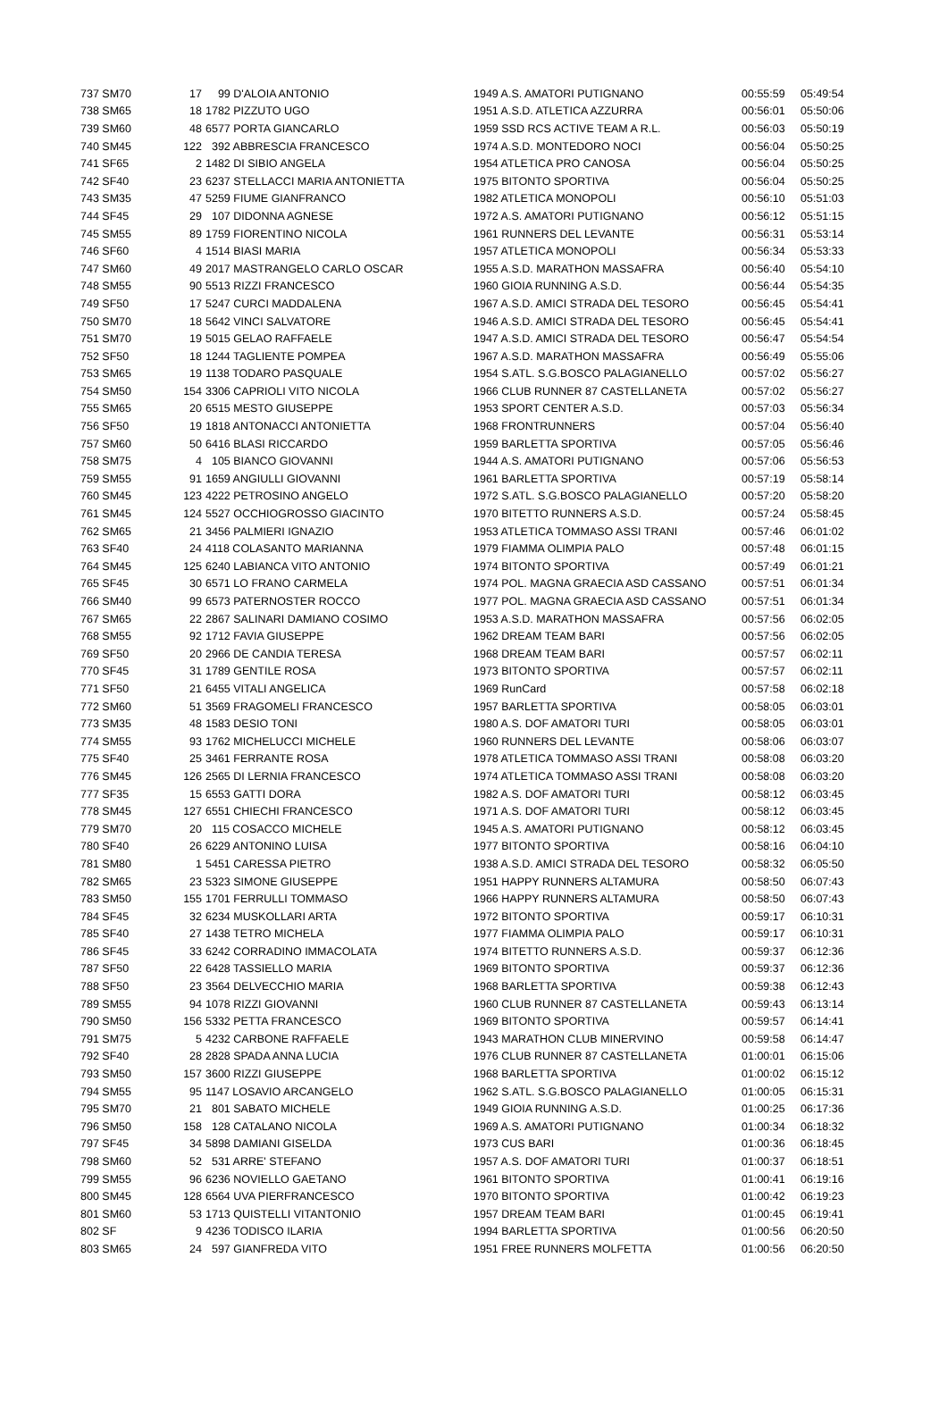| 737 SM70 | 17 | 99 D'ALOIA ANTONIO | 1949 A.S. AMATORI PUTIGNANO | 00:55:59 | 05:49:54 |
| 738 SM65 | 18 | 1782 PIZZUTO UGO | 1951 A.S.D. ATLETICA AZZURRA | 00:56:01 | 05:50:06 |
| 739 SM60 | 48 | 6577 PORTA GIANCARLO | 1959 SSD RCS ACTIVE TEAM A R.L. | 00:56:03 | 05:50:19 |
| 740 SM45 | 122 | 392 ABBRESCIA FRANCESCO | 1974 A.S.D. MONTEDORO NOCI | 00:56:04 | 05:50:25 |
| 741 SF65 | 2 | 1482 DI SIBIO ANGELA | 1954 ATLETICA PRO CANOSA | 00:56:04 | 05:50:25 |
| 742 SF40 | 23 | 6237 STELLACCI MARIA ANTONIETTA | 1975 BITONTO SPORTIVA | 00:56:04 | 05:50:25 |
| 743 SM35 | 47 | 5259 FIUME GIANFRANCO | 1982 ATLETICA MONOPOLI | 00:56:10 | 05:51:03 |
| 744 SF45 | 29 | 107 DIDONNA AGNESE | 1972 A.S. AMATORI PUTIGNANO | 00:56:12 | 05:51:15 |
| 745 SM55 | 89 | 1759 FIORENTINO NICOLA | 1961 RUNNERS DEL LEVANTE | 00:56:31 | 05:53:14 |
| 746 SF60 | 4 | 1514 BIASI MARIA | 1957 ATLETICA MONOPOLI | 00:56:34 | 05:53:33 |
| 747 SM60 | 49 | 2017 MASTRANGELO CARLO OSCAR | 1955 A.S.D. MARATHON MASSAFRA | 00:56:40 | 05:54:10 |
| 748 SM55 | 90 | 5513 RIZZI FRANCESCO | 1960 GIOIA RUNNING A.S.D. | 00:56:44 | 05:54:35 |
| 749 SF50 | 17 | 5247 CURCI MADDALENA | 1967 A.S.D. AMICI STRADA DEL TESORO | 00:56:45 | 05:54:41 |
| 750 SM70 | 18 | 5642 VINCI SALVATORE | 1946 A.S.D. AMICI STRADA DEL TESORO | 00:56:45 | 05:54:41 |
| 751 SM70 | 19 | 5015 GELAO RAFFAELE | 1947 A.S.D. AMICI STRADA DEL TESORO | 00:56:47 | 05:54:54 |
| 752 SF50 | 18 | 1244 TAGLIENTE POMPEA | 1967 A.S.D. MARATHON MASSAFRA | 00:56:49 | 05:55:06 |
| 753 SM65 | 19 | 1138 TODARO PASQUALE | 1954 S.ATL. S.G.BOSCO PALAGIANELLO | 00:57:02 | 05:56:27 |
| 754 SM50 | 154 | 3306 CAPRIOLI VITO NICOLA | 1966 CLUB RUNNER 87 CASTELLANETA | 00:57:02 | 05:56:27 |
| 755 SM65 | 20 | 6515 MESTO GIUSEPPE | 1953 SPORT CENTER A.S.D. | 00:57:03 | 05:56:34 |
| 756 SF50 | 19 | 1818 ANTONACCI ANTONIETTA | 1968 FRONTRUNNERS | 00:57:04 | 05:56:40 |
| 757 SM60 | 50 | 6416 BLASI RICCARDO | 1959 BARLETTA SPORTIVA | 00:57:05 | 05:56:46 |
| 758 SM75 | 4 | 105 BIANCO GIOVANNI | 1944 A.S. AMATORI PUTIGNANO | 00:57:06 | 05:56:53 |
| 759 SM55 | 91 | 1659 ANGIULLI GIOVANNI | 1961 BARLETTA SPORTIVA | 00:57:19 | 05:58:14 |
| 760 SM45 | 123 | 4222 PETROSINO ANGELO | 1972 S.ATL. S.G.BOSCO PALAGIANELLO | 00:57:20 | 05:58:20 |
| 761 SM45 | 124 | 5527 OCCHIOGROSSO GIACINTO | 1970 BITETTO RUNNERS A.S.D. | 00:57:24 | 05:58:45 |
| 762 SM65 | 21 | 3456 PALMIERI IGNAZIO | 1953 ATLETICA TOMMASO ASSI TRANI | 00:57:46 | 06:01:02 |
| 763 SF40 | 24 | 4118 COLASANTO MARIANNA | 1979 FIAMMA OLIMPIA PALO | 00:57:48 | 06:01:15 |
| 764 SM45 | 125 | 6240 LABIANCA VITO ANTONIO | 1974 BITONTO SPORTIVA | 00:57:49 | 06:01:21 |
| 765 SF45 | 30 | 6571 LO FRANO CARMELA | 1974 POL. MAGNA GRAECIA ASD CASSANO | 00:57:51 | 06:01:34 |
| 766 SM40 | 99 | 6573 PATERNOSTER ROCCO | 1977 POL. MAGNA GRAECIA ASD CASSANO | 00:57:51 | 06:01:34 |
| 767 SM65 | 22 | 2867 SALINARI DAMIANO COSIMO | 1953 A.S.D. MARATHON MASSAFRA | 00:57:56 | 06:02:05 |
| 768 SM55 | 92 | 1712 FAVIA GIUSEPPE | 1962 DREAM TEAM BARI | 00:57:56 | 06:02:05 |
| 769 SF50 | 20 | 2966 DE CANDIA TERESA | 1968 DREAM TEAM BARI | 00:57:57 | 06:02:11 |
| 770 SF45 | 31 | 1789 GENTILE ROSA | 1973 BITONTO SPORTIVA | 00:57:57 | 06:02:11 |
| 771 SF50 | 21 | 6455 VITALI ANGELICA | 1969 RunCard | 00:57:58 | 06:02:18 |
| 772 SM60 | 51 | 3569 FRAGOMELI FRANCESCO | 1957 BARLETTA SPORTIVA | 00:58:05 | 06:03:01 |
| 773 SM35 | 48 | 1583 DESIO TONI | 1980 A.S. DOF AMATORI TURI | 00:58:05 | 06:03:01 |
| 774 SM55 | 93 | 1762 MICHELUCCI MICHELE | 1960 RUNNERS DEL LEVANTE | 00:58:06 | 06:03:07 |
| 775 SF40 | 25 | 3461 FERRANTE ROSA | 1978 ATLETICA TOMMASO ASSI TRANI | 00:58:08 | 06:03:20 |
| 776 SM45 | 126 | 2565 DI LERNIA FRANCESCO | 1974 ATLETICA TOMMASO ASSI TRANI | 00:58:08 | 06:03:20 |
| 777 SF35 | 15 | 6553 GATTI DORA | 1982 A.S. DOF AMATORI TURI | 00:58:12 | 06:03:45 |
| 778 SM45 | 127 | 6551 CHIECHI FRANCESCO | 1971 A.S. DOF AMATORI TURI | 00:58:12 | 06:03:45 |
| 779 SM70 | 20 | 115 COSACCO MICHELE | 1945 A.S. AMATORI PUTIGNANO | 00:58:12 | 06:03:45 |
| 780 SF40 | 26 | 6229 ANTONINO LUISA | 1977 BITONTO SPORTIVA | 00:58:16 | 06:04:10 |
| 781 SM80 | 1 | 5451 CARESSA PIETRO | 1938 A.S.D. AMICI STRADA DEL TESORO | 00:58:32 | 06:05:50 |
| 782 SM65 | 23 | 5323 SIMONE GIUSEPPE | 1951 HAPPY RUNNERS ALTAMURA | 00:58:50 | 06:07:43 |
| 783 SM50 | 155 | 1701 FERRULLI TOMMASO | 1966 HAPPY RUNNERS ALTAMURA | 00:58:50 | 06:07:43 |
| 784 SF45 | 32 | 6234 MUSKOLLARI ARTA | 1972 BITONTO SPORTIVA | 00:59:17 | 06:10:31 |
| 785 SF40 | 27 | 1438 TETRO MICHELA | 1977 FIAMMA OLIMPIA PALO | 00:59:17 | 06:10:31 |
| 786 SF45 | 33 | 6242 CORRADINO IMMACOLATA | 1974 BITETTO RUNNERS A.S.D. | 00:59:37 | 06:12:36 |
| 787 SF50 | 22 | 6428 TASSIELLO MARIA | 1969 BITONTO SPORTIVA | 00:59:37 | 06:12:36 |
| 788 SF50 | 23 | 3564 DELVECCHIO MARIA | 1968 BARLETTA SPORTIVA | 00:59:38 | 06:12:43 |
| 789 SM55 | 94 | 1078 RIZZI GIOVANNI | 1960 CLUB RUNNER 87 CASTELLANETA | 00:59:43 | 06:13:14 |
| 790 SM50 | 156 | 5332 PETTA FRANCESCO | 1969 BITONTO SPORTIVA | 00:59:57 | 06:14:41 |
| 791 SM75 | 5 | 4232 CARBONE RAFFAELE | 1943 MARATHON CLUB MINERVINO | 00:59:58 | 06:14:47 |
| 792 SF40 | 28 | 2828 SPADA ANNA LUCIA | 1976 CLUB RUNNER 87 CASTELLANETA | 01:00:01 | 06:15:06 |
| 793 SM50 | 157 | 3600 RIZZI GIUSEPPE | 1968 BARLETTA SPORTIVA | 01:00:02 | 06:15:12 |
| 794 SM55 | 95 | 1147 LOSAVIO ARCANGELO | 1962 S.ATL. S.G.BOSCO PALAGIANELLO | 01:00:05 | 06:15:31 |
| 795 SM70 | 21 | 801 SABATO MICHELE | 1949 GIOIA RUNNING A.S.D. | 01:00:25 | 06:17:36 |
| 796 SM50 | 158 | 128 CATALANO NICOLA | 1969 A.S. AMATORI PUTIGNANO | 01:00:34 | 06:18:32 |
| 797 SF45 | 34 | 5898 DAMIANI GISELDA | 1973 CUS BARI | 01:00:36 | 06:18:45 |
| 798 SM60 | 52 | 531 ARRE' STEFANO | 1957 A.S. DOF AMATORI TURI | 01:00:37 | 06:18:51 |
| 799 SM55 | 96 | 6236 NOVIELLO GAETANO | 1961 BITONTO SPORTIVA | 01:00:41 | 06:19:16 |
| 800 SM45 | 128 | 6564 UVA PIERFRANCESCO | 1970 BITONTO SPORTIVA | 01:00:42 | 06:19:23 |
| 801 SM60 | 53 | 1713 QUISTELLI VITANTONIO | 1957 DREAM TEAM BARI | 01:00:45 | 06:19:41 |
| 802 SF | 9 | 4236 TODISCO ILARIA | 1994 BARLETTA SPORTIVA | 01:00:56 | 06:20:50 |
| 803 SM65 | 24 | 597 GIANFREDA VITO | 1951 FREE RUNNERS MOLFETTA | 01:00:56 | 06:20:50 |